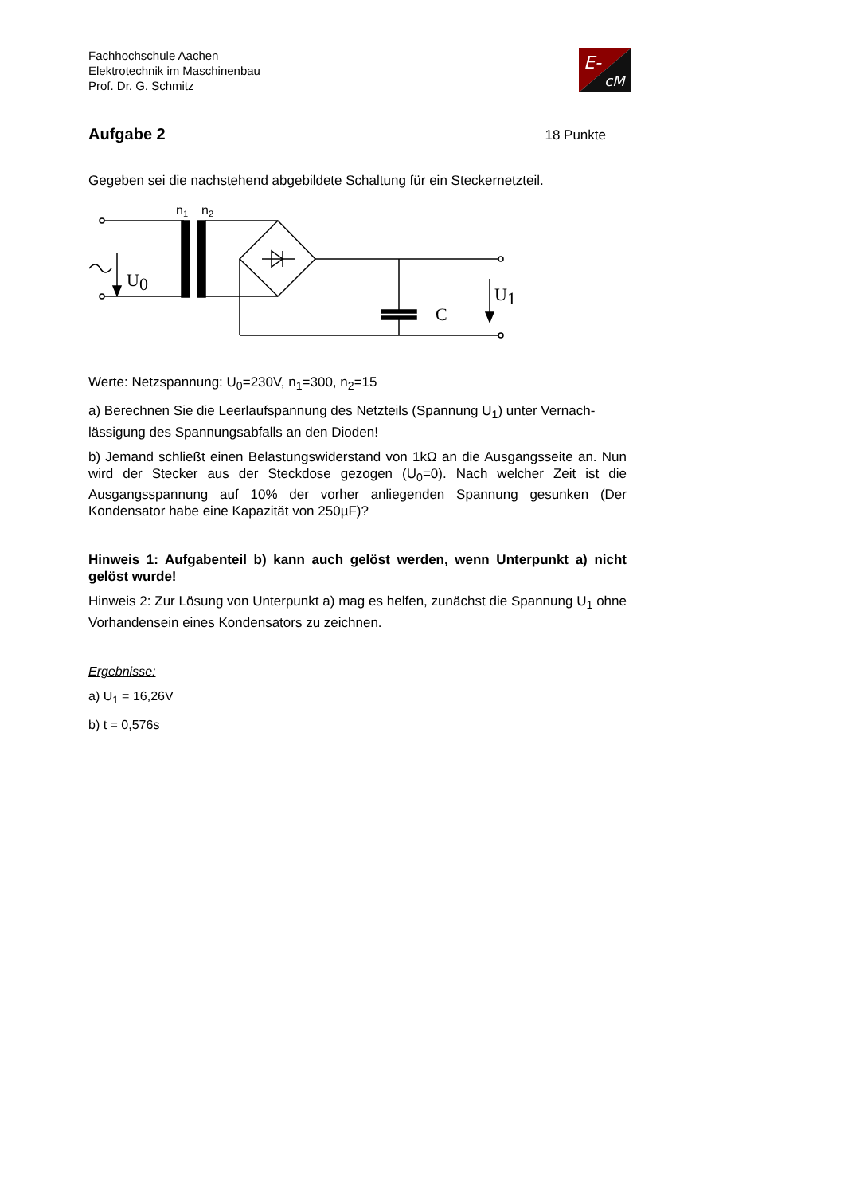Fachhochschule Aachen
Elektrotechnik im Maschinenbau
Prof. Dr. G. Schmitz
E-
cM
Aufgabe 2
18 Punkte
Gegeben sei die nachstehend abgebildete Schaltung für ein Steckernetzteil.
n1
n2
C
U0
U1
Werte: Netzspannung: U<sub>0</sub>=230V, n<sub>1</sub>=300, n<sub>2</sub>=15
a) Berechnen Sie die Leerlaufspannung des Netzteils (Spannung U<sub>1</sub>) unter Vernach-lässigung des Spannungsabfalls an den Dioden!
b) Jemand schließt einen Belastungswiderstand von 1kΩ an die Ausgangsseite an. Nun wird der Stecker aus der Steckdose gezogen (U<sub>0</sub>=0). Nach welcher Zeit ist die Ausgangsspannung auf 10% der vorher anliegenden Spannung gesunken (Der Kondensator habe eine Kapazität von 250µF)?
Hinweis 1: Aufgabenteil b) kann auch gelöst werden, wenn Unterpunkt a) nicht gelöst wurde!
Hinweis 2: Zur Lösung von Unterpunkt a) mag es helfen, zunächst die Spannung U<sub>1</sub> ohne Vorhandensein eines Kondensators zu zeichnen.
Ergebnisse:
a) U<sub>1</sub> = 16,26V
b) t = 0,576s